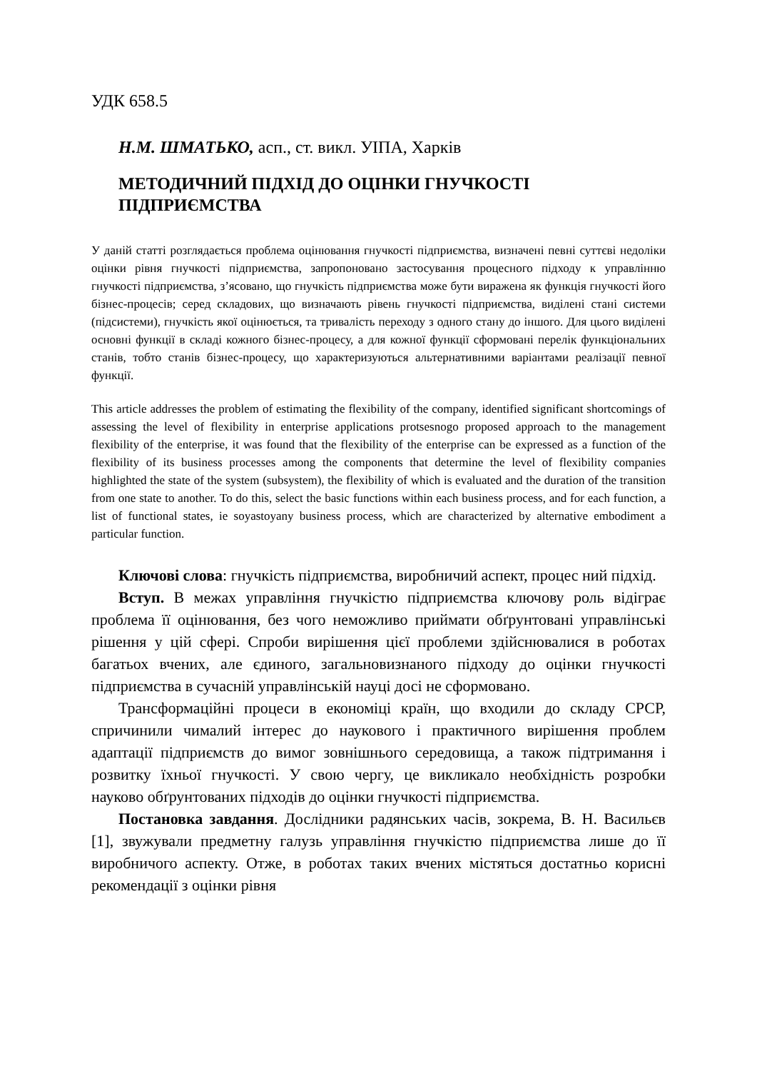УДК 658.5
Н.М. ШМАТЬКО, асп., ст. викл. УІПА, Харків
МЕТОДИЧНИЙ ПІДХІД ДО ОЦІНКИ ГНУЧКОСТІ ПІДПРИЄМСТВА
У даній статті розглядається проблема оцінювання гнучкості підприємства, визначені певні суттєві недоліки оцінки рівня гнучкості підприємства, запропоновано застосування процесного підходу к управлінню гнучкості підприємства, з’ясовано, що гнучкість підприємства може бути виражена як функція гнучкості його бізнес-процесів; серед складових, що визначають рівень гнучкості підприємства, виділені стані системи (підсистеми), гнучкість якої оцінюється, та тривалість переходу з одного стану до іншого. Для цього виділені основні функції в складі кожного бізнес-процесу, а для кожної функції сформовані перелік функціональних станів, тобто станів бізнес-процесу, що характеризуються альтернативними варіантами реалізації певної функції.
This article addresses the problem of estimating the flexibility of the company, identified significant shortcomings of assessing the level of flexibility in enterprise applications protsesnogo proposed approach to the management flexibility of the enterprise, it was found that the flexibility of the enterprise can be expressed as a function of the flexibility of its business processes among the components that determine the level of flexibility companies highlighted the state of the system (subsystem), the flexibility of which is evaluated and the duration of the transition from one state to another. To do this, select the basic functions within each business process, and for each function, a list of functional states, ie soyastoyany business process, which are characterized by alternative embodiment a particular function.
Ключові слова: гнучкість підприємства, виробничий аспект, процес ний підхід.
Вступ. В межах управління гнучкістю підприємства ключову роль відіграє проблема її оцінювання, без чого неможливо приймати обґрунтовані управлінські рішення у цій сфері. Спроби вирішення цієї проблеми здійснювалися в роботах багатьох вчених, але єдиного, загальновизнаного підходу до оцінки гнучкості підприємства в сучасній управлінській науці досі не сформовано.
Трансформаційні процеси в економіці країн, що входили до складу СРСР, спричинили чималий інтерес до наукового і практичного вирішення проблем адаптації підприємств до вимог зовнішнього середовища, а також підтримання і розвитку їхньої гнучкості. У свою чергу, це викликало необхідність розробки науково обґрунтованих підходів до оцінки гнучкості підприємства.
Постановка завдання. Дослідники радянських часів, зокрема, В. Н. Васильєв [1], звужували предметну галузь управління гнучкістю підприємства лише до її виробничого аспекту. Отже, в роботах таких вчених містяться достатньо корисні рекомендації з оцінки рівня